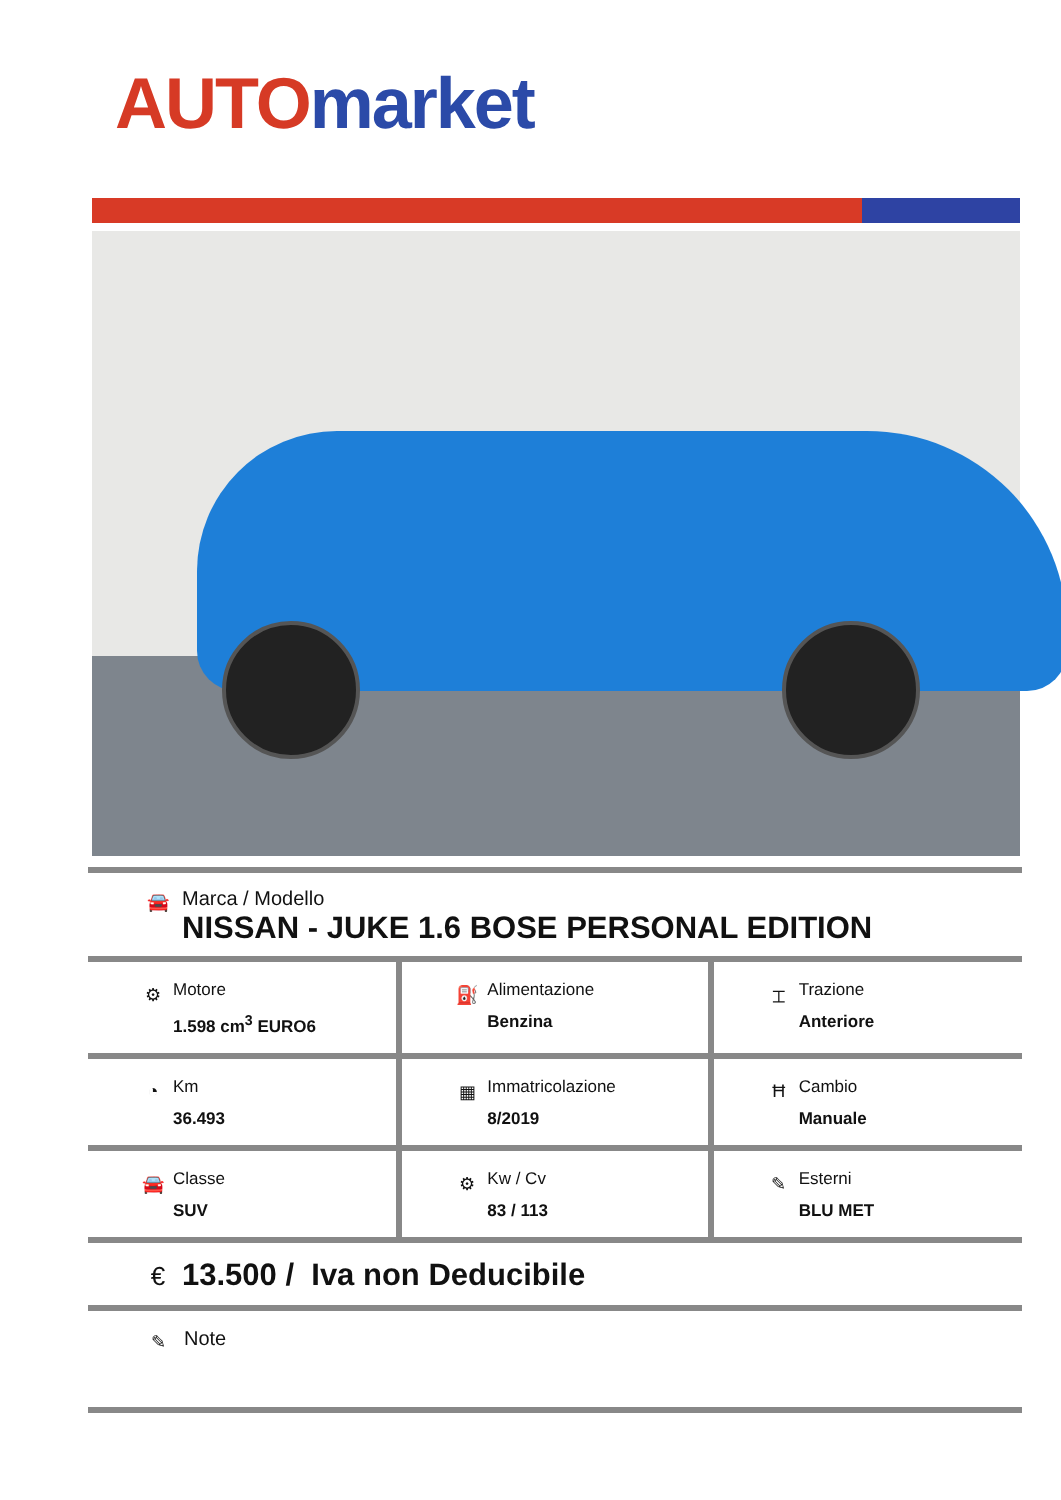AUTO market
🚘
Marca / Modello
NISSAN - JUKE 1.6 BOSE PERSONAL EDITION
| ⚙ Motore 1.598 cm<sup>3</sup> EURO6 | ⛽ Alimentazione Benzina | ⌶ Trazione Anteriore |
| ◔ Km 36.493 | ▦ Immatricolazione 8/2019 | Ħ Cambio Manuale |
| 🚘 Classe SUV | ⚙ Kw / Cv 83 / 113 | ✎ Esterni BLU MET |
€
13.500 / Iva non Deducibile
✎
Note